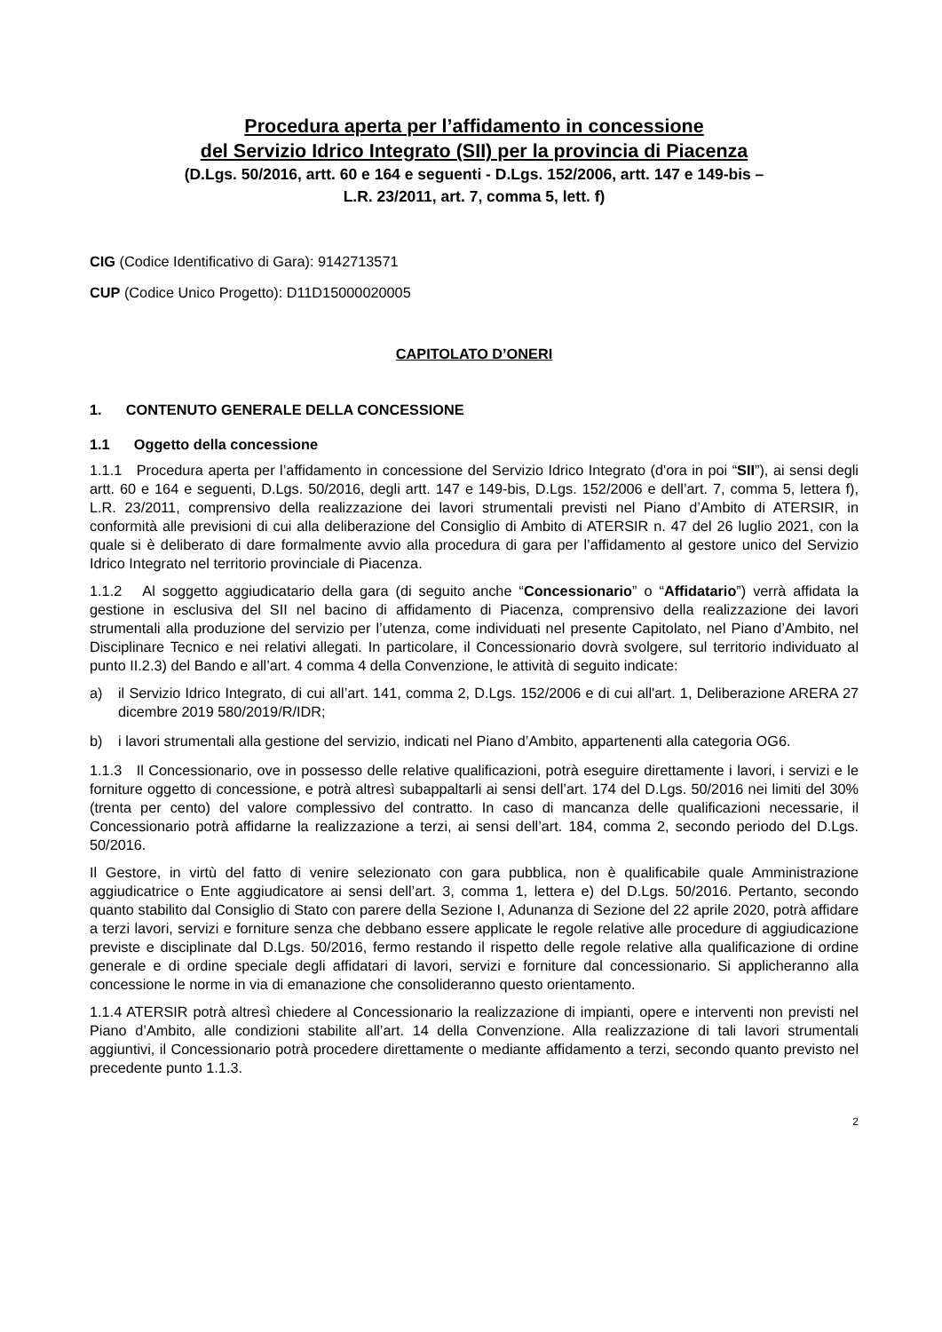Procedura aperta per l’affidamento in concessione
del Servizio Idrico Integrato (SII) per la provincia di Piacenza
(D.Lgs. 50/2016, artt. 60 e 164 e seguenti - D.Lgs. 152/2006, artt. 147 e 149-bis –
L.R. 23/2011, art. 7, comma 5, lett. f)
CIG (Codice Identificativo di Gara): 9142713571
CUP (Codice Unico Progetto): D11D15000020005
CAPITOLATO D’ONERI
1. CONTENUTO GENERALE DELLA CONCESSIONE
1.1 Oggetto della concessione
1.1.1 Procedura aperta per l’affidamento in concessione del Servizio Idrico Integrato (d'ora in poi “SII”), ai sensi degli artt. 60 e 164 e seguenti, D.Lgs. 50/2016, degli artt. 147 e 149-bis, D.Lgs. 152/2006 e dell’art. 7, comma 5, lettera f), L.R. 23/2011, comprensivo della realizzazione dei lavori strumentali previsti nel Piano d’Ambito di ATERSIR, in conformità alle previsioni di cui alla deliberazione del Consiglio di Ambito di ATERSIR n. 47 del 26 luglio 2021, con la quale si è deliberato di dare formalmente avvio alla procedura di gara per l’affidamento al gestore unico del Servizio Idrico Integrato nel territorio provinciale di Piacenza.
1.1.2 Al soggetto aggiudicatario della gara (di seguito anche “Concessionario” o “Affidatario”) verrà affidata la gestione in esclusiva del SII nel bacino di affidamento di Piacenza, comprensivo della realizzazione dei lavori strumentali alla produzione del servizio per l’utenza, come individuati nel presente Capitolato, nel Piano d’Ambito, nel Disciplinare Tecnico e nei relativi allegati. In particolare, il Concessionario dovrà svolgere, sul territorio individuato al punto II.2.3) del Bando e all’art. 4 comma 4 della Convenzione, le attività di seguito indicate:
a) il Servizio Idrico Integrato, di cui all’art. 141, comma 2, D.Lgs. 152/2006 e di cui all'art. 1, Deliberazione ARERA 27 dicembre 2019 580/2019/R/IDR;
b) i lavori strumentali alla gestione del servizio, indicati nel Piano d’Ambito, appartenenti alla categoria OG6.
1.1.3 Il Concessionario, ove in possesso delle relative qualificazioni, potrà eseguire direttamente i lavori, i servizi e le forniture oggetto di concessione, e potrà altresì subappaltarli ai sensi dell’art. 174 del D.Lgs. 50/2016 nei limiti del 30% (trenta per cento) del valore complessivo del contratto. In caso di mancanza delle qualificazioni necessarie, il Concessionario potrà affidarne la realizzazione a terzi, ai sensi dell’art. 184, comma 2, secondo periodo del D.Lgs. 50/2016.
Il Gestore, in virtù del fatto di venire selezionato con gara pubblica, non è qualificabile quale Amministrazione aggiudicatrice o Ente aggiudicatore ai sensi dell’art. 3, comma 1, lettera e) del D.Lgs. 50/2016. Pertanto, secondo quanto stabilito dal Consiglio di Stato con parere della Sezione I, Adunanza di Sezione del 22 aprile 2020, potrà affidare a terzi lavori, servizi e forniture senza che debbano essere applicate le regole relative alle procedure di aggiudicazione previste e disciplinate dal D.Lgs. 50/2016, fermo restando il rispetto delle regole relative alla qualificazione di ordine generale e di ordine speciale degli affidatari di lavori, servizi e forniture dal concessionario. Si applicheranno alla concessione le norme in via di emanazione che consolideranno questo orientamento.
1.1.4 ATERSIR potrà altresì chiedere al Concessionario la realizzazione di impianti, opere e interventi non previsti nel Piano d’Ambito, alle condizioni stabilite all’art. 14 della Convenzione. Alla realizzazione di tali lavori strumentali aggiuntivi, il Concessionario potrà procedere direttamente o mediante affidamento a terzi, secondo quanto previsto nel precedente punto 1.1.3.
2